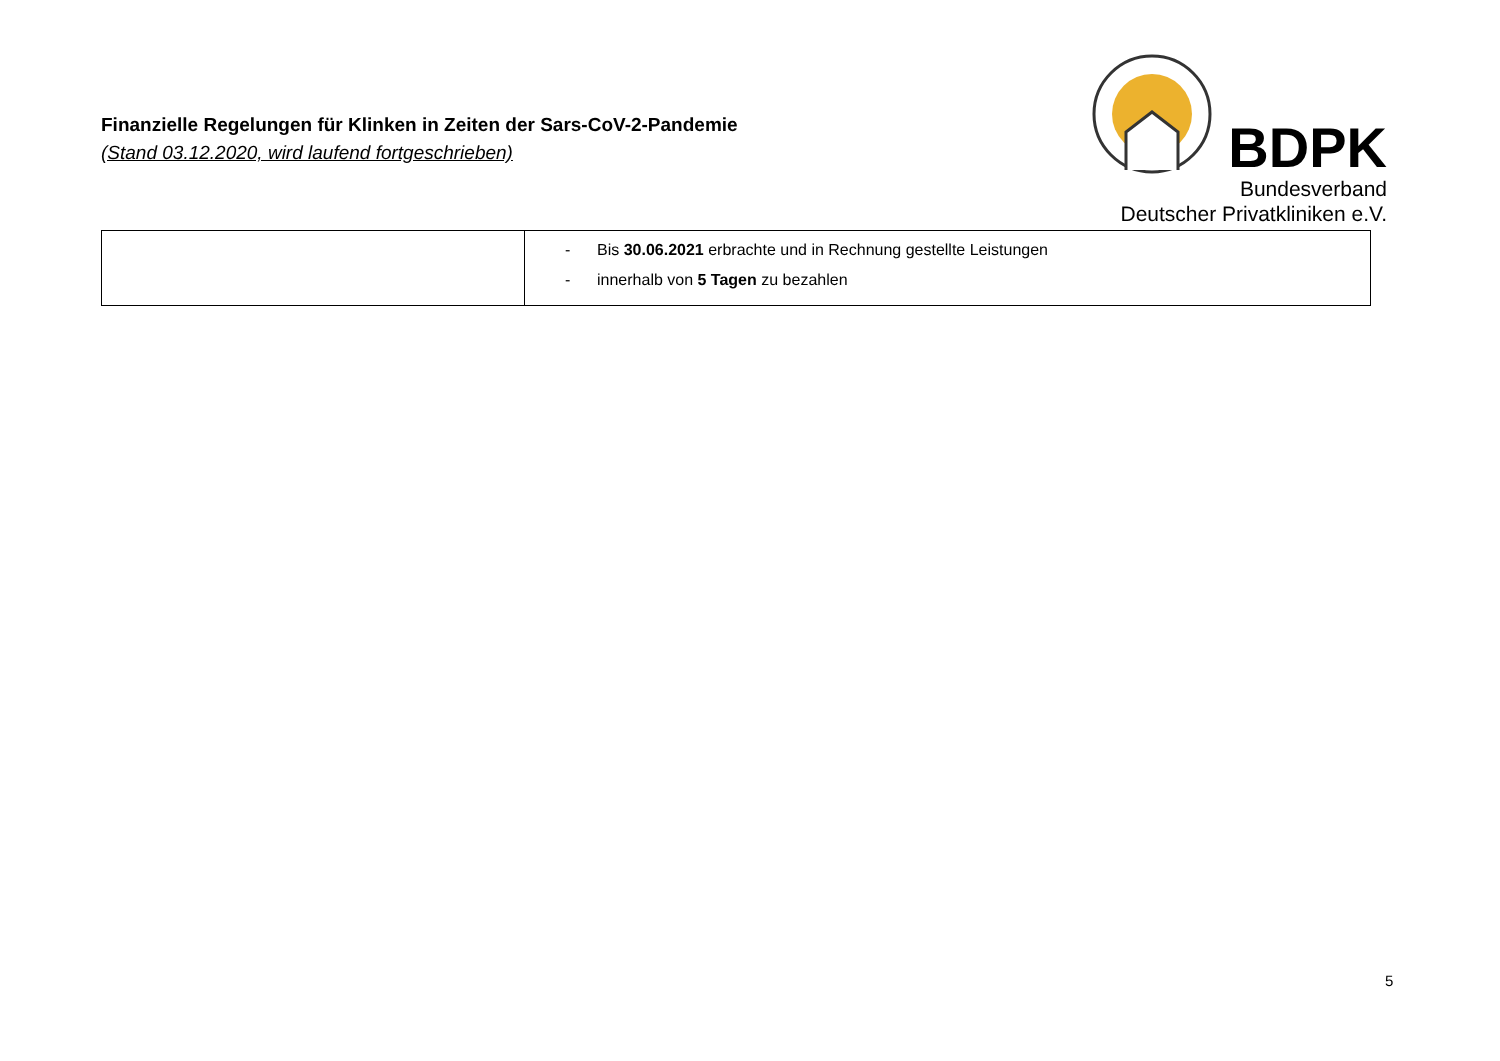Finanzielle Regelungen für Klinken in Zeiten der Sars-CoV-2-Pandemie
(Stand 03.12.2020, wird laufend fortgeschrieben)
BDPK
Bundesverband
Deutscher Privatkliniken e.V.
| | - Bis 30.06.2021 erbrachte und in Rechnung gestellte Leistungen - innerhalb von 5 Tagen zu bezahlen |
5